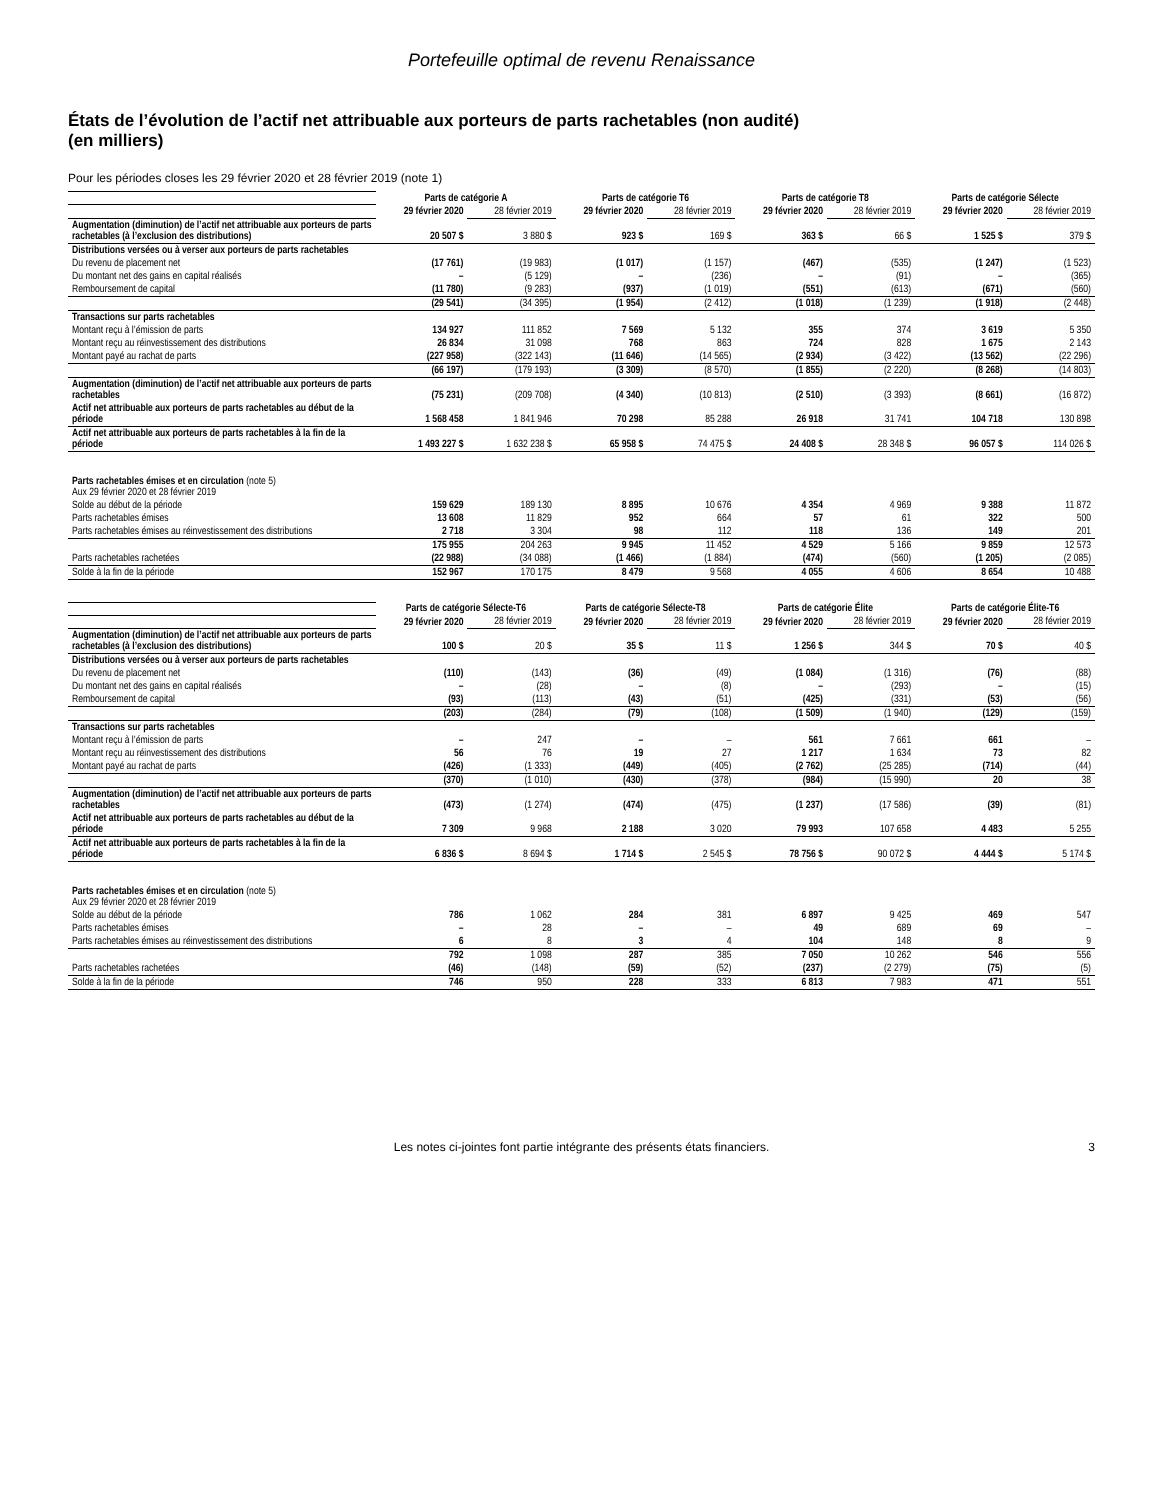Portefeuille optimal de revenu Renaissance
États de l’évolution de l’actif net attribuable aux porteurs de parts rachetables (non audité)
(en milliers)
Pour les périodes closes les 29 février 2020 et 28 février 2019 (note 1)
| | Parts de catégorie A | | Parts de catégorie T6 | | Parts de catégorie T8 | | Parts de catégorie Sélecte | |
| | 29 février 2020 | 28 février 2019 | 29 février 2020 | 28 février 2019 | 29 février 2020 | 28 février 2019 | 29 février 2020 | 28 février 2019 |
| Augmentation (diminution) de l’actif net attribuable aux porteurs de parts rachetables (à l’exclusion des distributions) | 20 507 $ | 3 880 $ | 923 $ | 169 $ | 363 $ | 66 $ | 1 525 $ | 379 $ |
| Distributions versées ou à verser aux porteurs de parts rachetables | | | | | | | | |
| Du revenu de placement net | (17 761) | (19 983) | (1 017) | (1 157) | (467) | (535) | (1 247) | (1 523) |
| Du montant net des gains en capital réalisés | – | (5 129) | – | (236) | – | (91) | – | (365) |
| Remboursement de capital | (11 780) | (9 283) | (937) | (1 019) | (551) | (613) | (671) | (560) |
| | (29 541) | (34 395) | (1 954) | (2 412) | (1 018) | (1 239) | (1 918) | (2 448) |
| Transactions sur parts rachetables | | | | | | | | |
| Montant reçu à l’émission de parts | 134 927 | 111 852 | 7 569 | 5 132 | 355 | 374 | 3 619 | 5 350 |
| Montant reçu au réinvestissement des distributions | 26 834 | 31 098 | 768 | 863 | 724 | 828 | 1 675 | 2 143 |
| Montant payé au rachat de parts | (227 958) | (322 143) | (11 646) | (14 565) | (2 934) | (3 422) | (13 562) | (22 296) |
| | (66 197) | (179 193) | (3 309) | (8 570) | (1 855) | (2 220) | (8 268) | (14 803) |
| Augmentation (diminution) de l’actif net attribuable aux porteurs de parts rachetables | (75 231) | (209 708) | (4 340) | (10 813) | (2 510) | (3 393) | (8 661) | (16 872) |
| Actif net attribuable aux porteurs de parts rachetables au début de la période | 1 568 458 | 1 841 946 | 70 298 | 85 288 | 26 918 | 31 741 | 104 718 | 130 898 |
| Actif net attribuable aux porteurs de parts rachetables à la fin de la période | 1 493 227 $ | 1 632 238 $ | 65 958 $ | 74 475 $ | 24 408 $ | 28 348 $ | 96 057 $ | 114 026 $ |
| Parts rachetables émises et en circulation (note 5) Aux 29 février 2020 et 28 février 2019 | | | | | | | | |
| Solde au début de la période | 159 629 | 189 130 | 8 895 | 10 676 | 4 354 | 4 969 | 9 388 | 11 872 |
| Parts rachetables émises | 13 608 | 11 829 | 952 | 664 | 57 | 61 | 322 | 500 |
| Parts rachetables émises au réinvestissement des distributions | 2 718 | 3 304 | 98 | 112 | 118 | 136 | 149 | 201 |
| | 175 955 | 204 263 | 9 945 | 11 452 | 4 529 | 5 166 | 9 859 | 12 573 |
| Parts rachetables rachetées | (22 988) | (34 088) | (1 466) | (1 884) | (474) | (560) | (1 205) | (2 085) |
| Solde à la fin de la période | 152 967 | 170 175 | 8 479 | 9 568 | 4 055 | 4 606 | 8 654 | 10 488 |
| | Parts de catégorie Sélecte-T6 | | Parts de catégorie Sélecte-T8 | | Parts de catégorie Élite | | Parts de catégorie Élite-T6 | |
| | 29 février 2020 | 28 février 2019 | 29 février 2020 | 28 février 2019 | 29 février 2020 | 28 février 2019 | 29 février 2020 | 28 février 2019 |
| Augmentation (diminution) de l’actif net attribuable aux porteurs de parts rachetables (à l’exclusion des distributions) | 100 $ | 20 $ | 35 $ | 11 $ | 1 256 $ | 344 $ | 70 $ | 40 $ |
| Distributions versées ou à verser aux porteurs de parts rachetables | | | | | | | | |
| Du revenu de placement net | (110) | (143) | (36) | (49) | (1 084) | (1 316) | (76) | (88) |
| Du montant net des gains en capital réalisés | – | (28) | – | (8) | – | (293) | – | (15) |
| Remboursement de capital | (93) | (113) | (43) | (51) | (425) | (331) | (53) | (56) |
| | (203) | (284) | (79) | (108) | (1 509) | (1 940) | (129) | (159) |
| Transactions sur parts rachetables | | | | | | | | |
| Montant reçu à l’émission de parts | – | 247 | – | – | 561 | 7 661 | 661 | – |
| Montant reçu au réinvestissement des distributions | 56 | 76 | 19 | 27 | 1 217 | 1 634 | 73 | 82 |
| Montant payé au rachat de parts | (426) | (1 333) | (449) | (405) | (2 762) | (25 285) | (714) | (44) |
| | (370) | (1 010) | (430) | (378) | (984) | (15 990) | 20 | 38 |
| Augmentation (diminution) de l’actif net attribuable aux porteurs de parts rachetables | (473) | (1 274) | (474) | (475) | (1 237) | (17 586) | (39) | (81) |
| Actif net attribuable aux porteurs de parts rachetables au début de la période | 7 309 | 9 968 | 2 188 | 3 020 | 79 993 | 107 658 | 4 483 | 5 255 |
| Actif net attribuable aux porteurs de parts rachetables à la fin de la période | 6 836 $ | 8 694 $ | 1 714 $ | 2 545 $ | 78 756 $ | 90 072 $ | 4 444 $ | 5 174 $ |
| Parts rachetables émises et en circulation (note 5) Aux 29 février 2020 et 28 février 2019 | | | | | | | | |
| Solde au début de la période | 786 | 1 062 | 284 | 381 | 6 897 | 9 425 | 469 | 547 |
| Parts rachetables émises | – | 28 | – | – | 49 | 689 | 69 | – |
| Parts rachetables émises au réinvestissement des distributions | 6 | 8 | 3 | 4 | 104 | 148 | 8 | 9 |
| | 792 | 1 098 | 287 | 385 | 7 050 | 10 262 | 546 | 556 |
| Parts rachetables rachetées | (46) | (148) | (59) | (52) | (237) | (2 279) | (75) | (5) |
| Solde à la fin de la période | 746 | 950 | 228 | 333 | 6 813 | 7 983 | 471 | 551 |
Les notes ci-jointes font partie intégrante des présents états financiers. 3